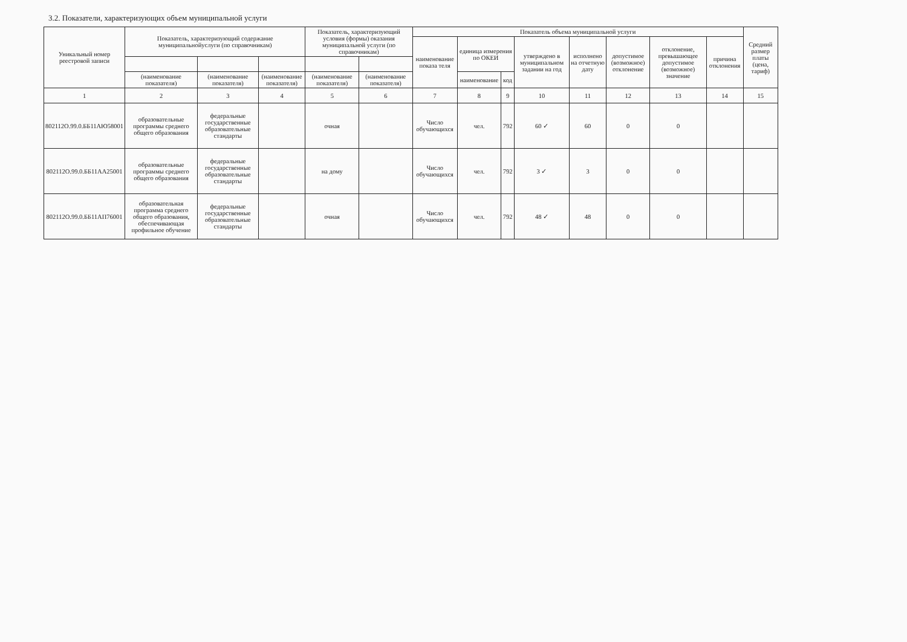3.2. Показатели, характеризующих объем муниципальной услуги
| Уникальный номер реестровой записи | Показатель, характеризующий содержание муниципальнойуслуги (по справочникам) | | | Показатель, характеризующий условия (формы) оказания муниципальной услуги (по справочникам) | | Показатель объема муниципальной услуги | | | | | | | | Средний размер платы (цена, тариф) |
| --- | --- | --- | --- | --- | --- | --- | --- | --- | --- | --- | --- | --- | --- | --- |
| | | | | | | наименование показа теля | единица измерения по ОКЕИ | | утверждено в муниципальном задании на год | исполнено на отчетную дату | допустимое (возможное) отклонение | отклонение, превышающее допустимое (возможное) значение | причина отклонения | |
| | (наименование показателя) | (наименование показателя) | (наименование показателя) | (наименование показателя) | (наименование показателя) | | наименование | код | | | | | | |
| 1 | 2 | 3 | 4 | 5 | 6 | 7 | 8 | 9 | 10 | 11 | 12 | 13 | 14 | 15 |
| 802112О.99.0.ББ11АЮ58001 | образовательные программы среднего общего образования | федеральные государственные образовательные стандарты | | очная | | Число обучающихся | чел. | 792 | 60 ✓ | 60 | 0 | 0 | | |
| 802112О.99.0.ББ11АА25001 | образовательные программы среднего общего образования | федеральные государственные образовательные стандарты | | на дому | | Число обучающихся | чел. | 792 | 3 ✓ | 3 | 0 | 0 | | |
| 802112О.99.0.ББ11АП76001 | образовательная программа среднего общего образования, обеспечивающая профильное обучение | федеральные государственные образовательные стандарты | | очная | | Число обучающихся | чел. | 792 | 48 ✓ | 48 | 0 | 0 | | |